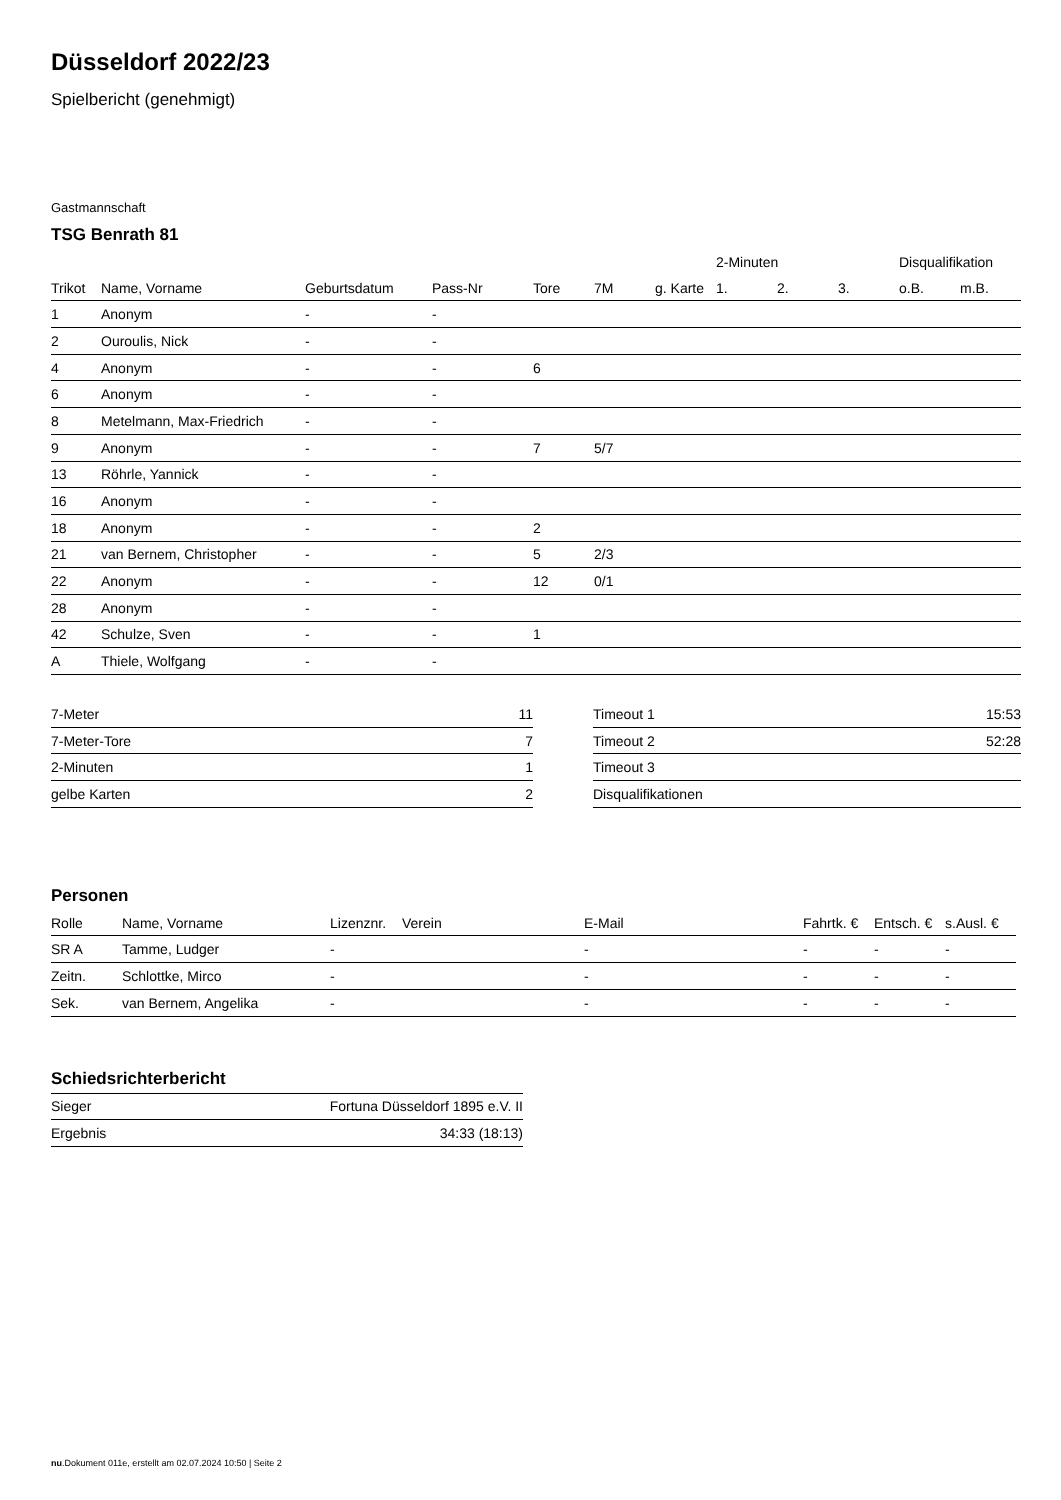Düsseldorf 2022/23
Spielbericht (genehmigt)
Gastmannschaft
TSG Benrath 81
| | | | | | | | 2-Minuten | | | Disqualifikation | |
| --- | --- | --- | --- | --- | --- | --- | --- | --- | --- | --- | --- |
| Trikot | Name, Vorname | Geburtsdatum | Pass-Nr | Tore | 7M | g. Karte | 1. | 2. | 3. | o.B. | m.B. |
| 1 | Anonym | - | - | | | | | | | | |
| 2 | Ouroulis, Nick | - | - | | | | | | | | |
| 4 | Anonym | - | - | 6 | | | | | | | |
| 6 | Anonym | - | - | | | | | | | | |
| 8 | Metelmann, Max-Friedrich | - | - | | | | | | | | |
| 9 | Anonym | - | - | 7 | 5/7 | | | | | | |
| 13 | Röhrle, Yannick | - | - | | | | | | | | |
| 16 | Anonym | - | - | | | | | | | | |
| 18 | Anonym | - | - | 2 | | | | | | | |
| 21 | van Bernem, Christopher | - | - | 5 | 2/3 | | | | | | |
| 22 | Anonym | - | - | 12 | 0/1 | | | | | | |
| 28 | Anonym | - | - | | | | | | | | |
| 42 | Schulze, Sven | - | - | 1 | | | | | | | |
| A | Thiele, Wolfgang | - | - | | | | | | | | |
| 7-Meter | 11 |
| 7-Meter-Tore | 7 |
| 2-Minuten | 1 |
| gelbe Karten | 2 |
| Timeout 1 | 15:53 |
| Timeout 2 | 52:28 |
| Timeout 3 | |
| Disqualifikationen | |
Personen
| Rolle | Name, Vorname | Lizenznr. | Verein | E-Mail | Fahrtk. € | Entsch. € | s.Ausl. € |
| --- | --- | --- | --- | --- | --- | --- | --- |
| SR A | Tamme, Ludger | - | | - | - | - | - |
| Zeitn. | Schlottke, Mirco | - | | - | - | - | - |
| Sek. | van Bernem, Angelika | - | | - | - | - | - |
Schiedsrichterbericht
| Sieger | Fortuna Düsseldorf 1895 e.V. II |
| Ergebnis | 34:33 (18:13) |
nu.Dokument 011e, erstellt am 02.07.2024 10:50 | Seite 2